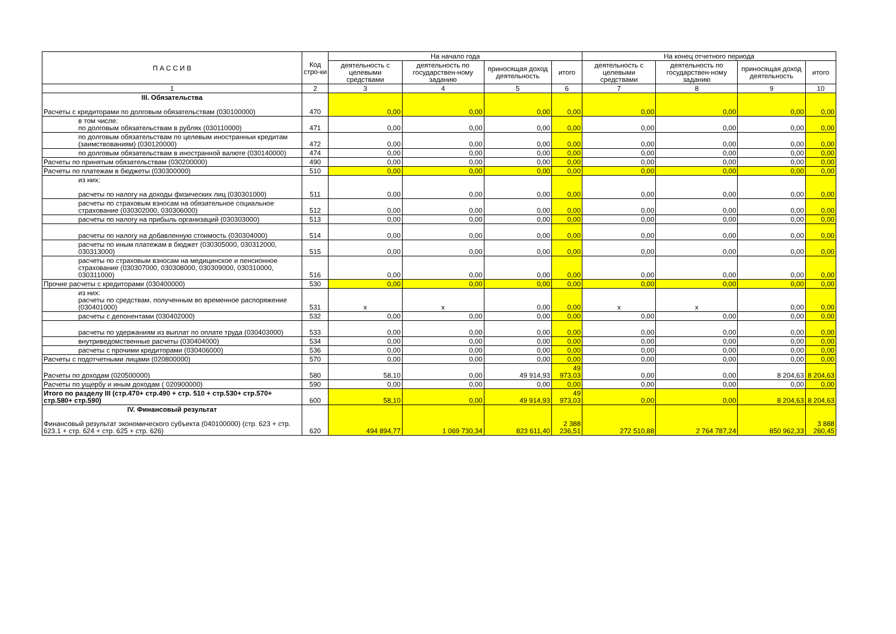| П А С С И В | Код стро-ки | На начало года | | | | На конец отчетного периода | | | |
| --- | --- | --- | --- | --- | --- | --- | --- | --- | --- |
| | | деятельность с целевыми средствами | деятельность по государствен-ному заданию | приносящая доход деятельность | итого | деятельность с целевыми средствами | деятельность по государствен-ному заданию | приносящая доход деятельность | итого |
| 1 | 2 | 3 | 4 | 5 | 6 | 7 | 8 | 9 | 10 |
| III. Обязательства Расчеты с кредиторами по долговым обязательствам (030100000) | 470 | 0,00 | 0,00 | 0,00 | 0,00 | 0,00 | 0,00 | 0,00 | 0,00 |
| в том числе: по долговым обязательствам в рублях (030110000) | 471 | 0,00 | 0,00 | 0,00 | 0,00 | 0,00 | 0,00 | 0,00 | 0,00 |
| по долговым обязательствам по целевым иностранныи кредитам (заимствованиям) (030120000) | 472 | 0,00 | 0,00 | 0,00 | 0,00 | 0,00 | 0,00 | 0,00 | 0,00 |
| по долговым обязательствам в иностранной валюте (030140000) | 474 | 0,00 | 0,00 | 0,00 | 0,00 | 0,00 | 0,00 | 0,00 | 0,00 |
| Расчеты по принятым обязательствам (030200000) | 490 | 0,00 | 0,00 | 0,00 | 0,00 | 0,00 | 0,00 | 0,00 | 0,00 |
| Расчеты по платежам в бюджеты (030300000) | 510 | 0,00 | 0,00 | 0,00 | 0,00 | 0,00 | 0,00 | 0,00 | 0,00 |
| из них: расчеты по налогу на доходы физических лиц (030301000) | 511 | 0,00 | 0,00 | 0,00 | 0,00 | 0,00 | 0,00 | 0,00 | 0,00 |
| расчеты по страховым взносам на обязательное социальное страхование (030302000, 030306000) | 512 | 0,00 | 0,00 | 0,00 | 0,00 | 0,00 | 0,00 | 0,00 | 0,00 |
| расчеты по налогу на прибыль организаций (030303000) | 513 | 0,00 | 0,00 | 0,00 | 0,00 | 0,00 | 0,00 | 0,00 | 0,00 |
| расчеты по налогу на добавленную стоимость (030304000) | 514 | 0,00 | 0,00 | 0,00 | 0,00 | 0,00 | 0,00 | 0,00 | 0,00 |
| расчеты по иным платежам в бюджет (030305000, 030312000, 030313000) | 515 | 0,00 | 0,00 | 0,00 | 0,00 | 0,00 | 0,00 | 0,00 | 0,00 |
| расчеты по страховым взносам на медицинское и пенсионное страхование (030307000, 030308000, 030309000, 030310000, 030311000) | 516 | 0,00 | 0,00 | 0,00 | 0,00 | 0,00 | 0,00 | 0,00 | 0,00 |
| Прочие расчеты с кредиторами (030400000) | 530 | 0,00 | 0,00 | 0,00 | 0,00 | 0,00 | 0,00 | 0,00 | 0,00 |
| из них: расчеты по средствам, полученным во временное распоряжение (030401000) | 531 | x | x | 0,00 | 0,00 | x | x | 0,00 | 0,00 |
| расчеты с депонентами (030402000) | 532 | 0,00 | 0,00 | 0,00 | 0,00 | 0,00 | 0,00 | 0,00 | 0,00 |
| расчеты по удержаниям из выплат по оплате труда (030403000) | 533 | 0,00 | 0,00 | 0,00 | 0,00 | 0,00 | 0,00 | 0,00 | 0,00 |
| внутриведомственные расчеты (030404000) | 534 | 0,00 | 0,00 | 0,00 | 0,00 | 0,00 | 0,00 | 0,00 | 0,00 |
| расчеты с прочими кредиторами (030406000) | 536 | 0,00 | 0,00 | 0,00 | 0,00 | 0,00 | 0,00 | 0,00 | 0,00 |
| Расчеты с подотчетными лицами (020800000) | 570 | 0,00 | 0,00 | 0,00 | 0,00 | 0,00 | 0,00 | 0,00 | 0,00 |
| Расчеты по доходам (020500000) | 580 | 58,10 | 0,00 | 49 914,93 | 49 973,03 | 0,00 | 0,00 | 8 204,63 | 8 204,63 |
| Расчеты по ущербу и иным доходам ( 020900000) | 590 | 0,00 | 0,00 | 0,00 | 0,00 | 0,00 | 0,00 | 0,00 | 0,00 |
| Итого по разделу III (стр.470+ стр.490 + стр. 510 + стр.530+ стр.570+ стр.580+ стр.590) | 600 | 58,10 | 0,00 | 49 914,93 | 49 973,03 | 0,00 | 0,00 | 8 204,63 | 8 204,63 |
| IV. Финансовый результат Финансовый результат экономического субъекта (040100000) (стр. 623 + стр. 623.1 + стр. 624 + стр. 625 + стр. 626) | 620 | 494 894,77 | 1 069 730,34 | 823 611,40 | 2 388 236,51 | 272 510,88 | 2 764 787,24 | 850 962,33 | 3 888 260,45 |